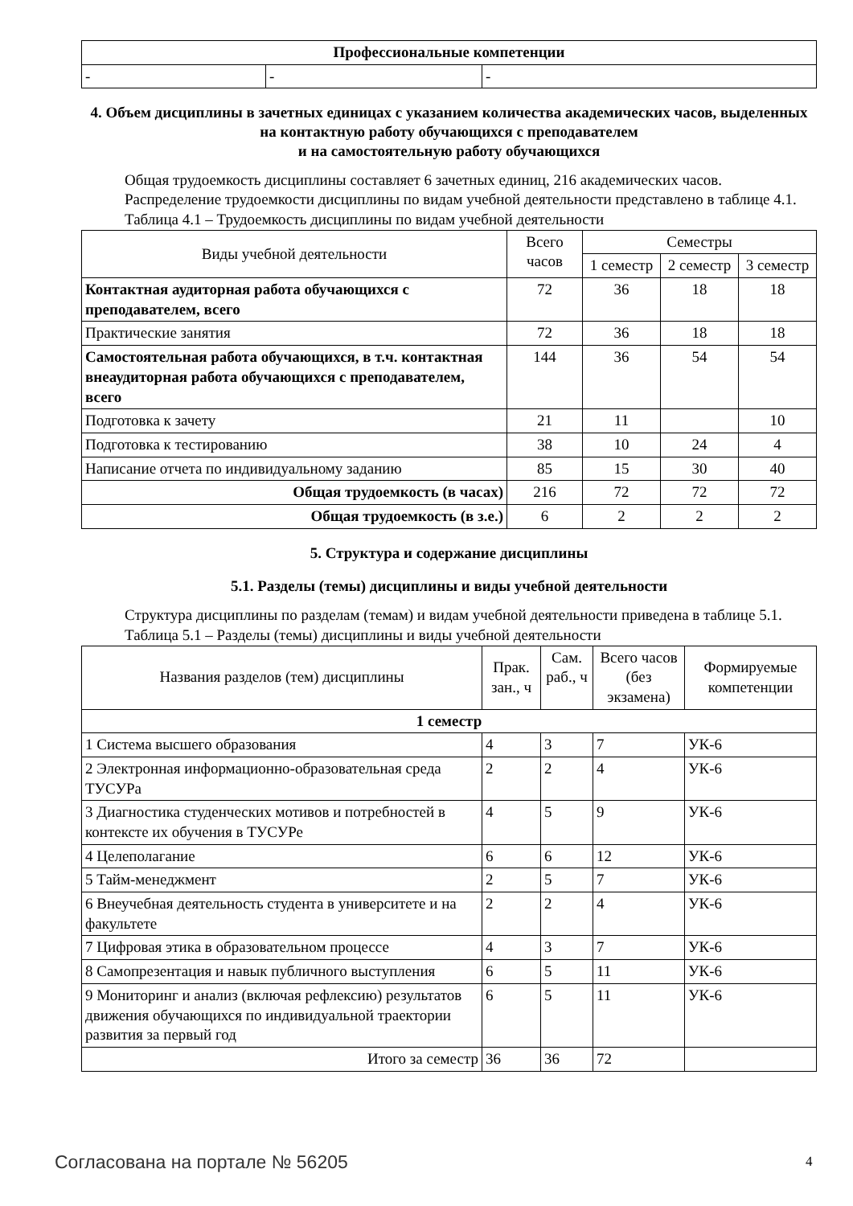| Профессиональные компетенции | | |
| - | - | - |
4. Объем дисциплины в зачетных единицах с указанием количества академических часов, выделенных на контактную работу обучающихся с преподавателем
и на самостоятельную работу обучающихся
Общая трудоемкость дисциплины составляет 6 зачетных единиц, 216 академических часов.
Распределение трудоемкости дисциплины по видам учебной деятельности представлено в таблице 4.1.
Таблица 4.1 – Трудоемкость дисциплины по видам учебной деятельности
| Виды учебной деятельности | Всего часов | Семестры | | |
| --- | --- | --- | --- | --- |
| | | 1 семестр | 2 семестр | 3 семестр |
| Контактная аудиторная работа обучающихся с преподавателем, всего | 72 | 36 | 18 | 18 |
| Практические занятия | 72 | 36 | 18 | 18 |
| Самостоятельная работа обучающихся, в т.ч. контактная внеаудиторная работа обучающихся с преподавателем, всего | 144 | 36 | 54 | 54 |
| Подготовка к зачету | 21 | 11 | | 10 |
| Подготовка к тестированию | 38 | 10 | 24 | 4 |
| Написание отчета по индивидуальному заданию | 85 | 15 | 30 | 40 |
| Общая трудоемкость (в часах) | 216 | 72 | 72 | 72 |
| Общая трудоемкость (в з.е.) | 6 | 2 | 2 | 2 |
5. Структура и содержание дисциплины
5.1. Разделы (темы) дисциплины и виды учебной деятельности
Структура дисциплины по разделам (темам) и видам учебной деятельности приведена в таблице 5.1.
Таблица 5.1 – Разделы (темы) дисциплины и виды учебной деятельности
| Названия разделов (тем) дисциплины | Прак. зан., ч | Сам. раб., ч | Всего часов (без экзамена) | Формируемые компетенции |
| --- | --- | --- | --- | --- |
| 1 семестр | | | | |
| 1 Система высшего образования | 4 | 3 | 7 | УК-6 |
| 2 Электронная информационно-образовательная среда ТУСУРа | 2 | 2 | 4 | УК-6 |
| 3 Диагностика студенческих мотивов и потребностей в контексте их обучения в ТУСУРе | 4 | 5 | 9 | УК-6 |
| 4 Целеполагание | 6 | 6 | 12 | УК-6 |
| 5 Тайм-менеджмент | 2 | 5 | 7 | УК-6 |
| 6 Внеучебная деятельность студента в университете и на факультете | 2 | 2 | 4 | УК-6 |
| 7 Цифровая этика в образовательном процессе | 4 | 3 | 7 | УК-6 |
| 8 Самопрезентация и навык публичного выступления | 6 | 5 | 11 | УК-6 |
| 9 Мониторинг и анализ (включая рефлексию) результатов движения обучающихся по индивидуальной траектории развития за первый год | 6 | 5 | 11 | УК-6 |
| Итого за семестр | 36 | 36 | 72 | |
Согласована на портале № 56205 4